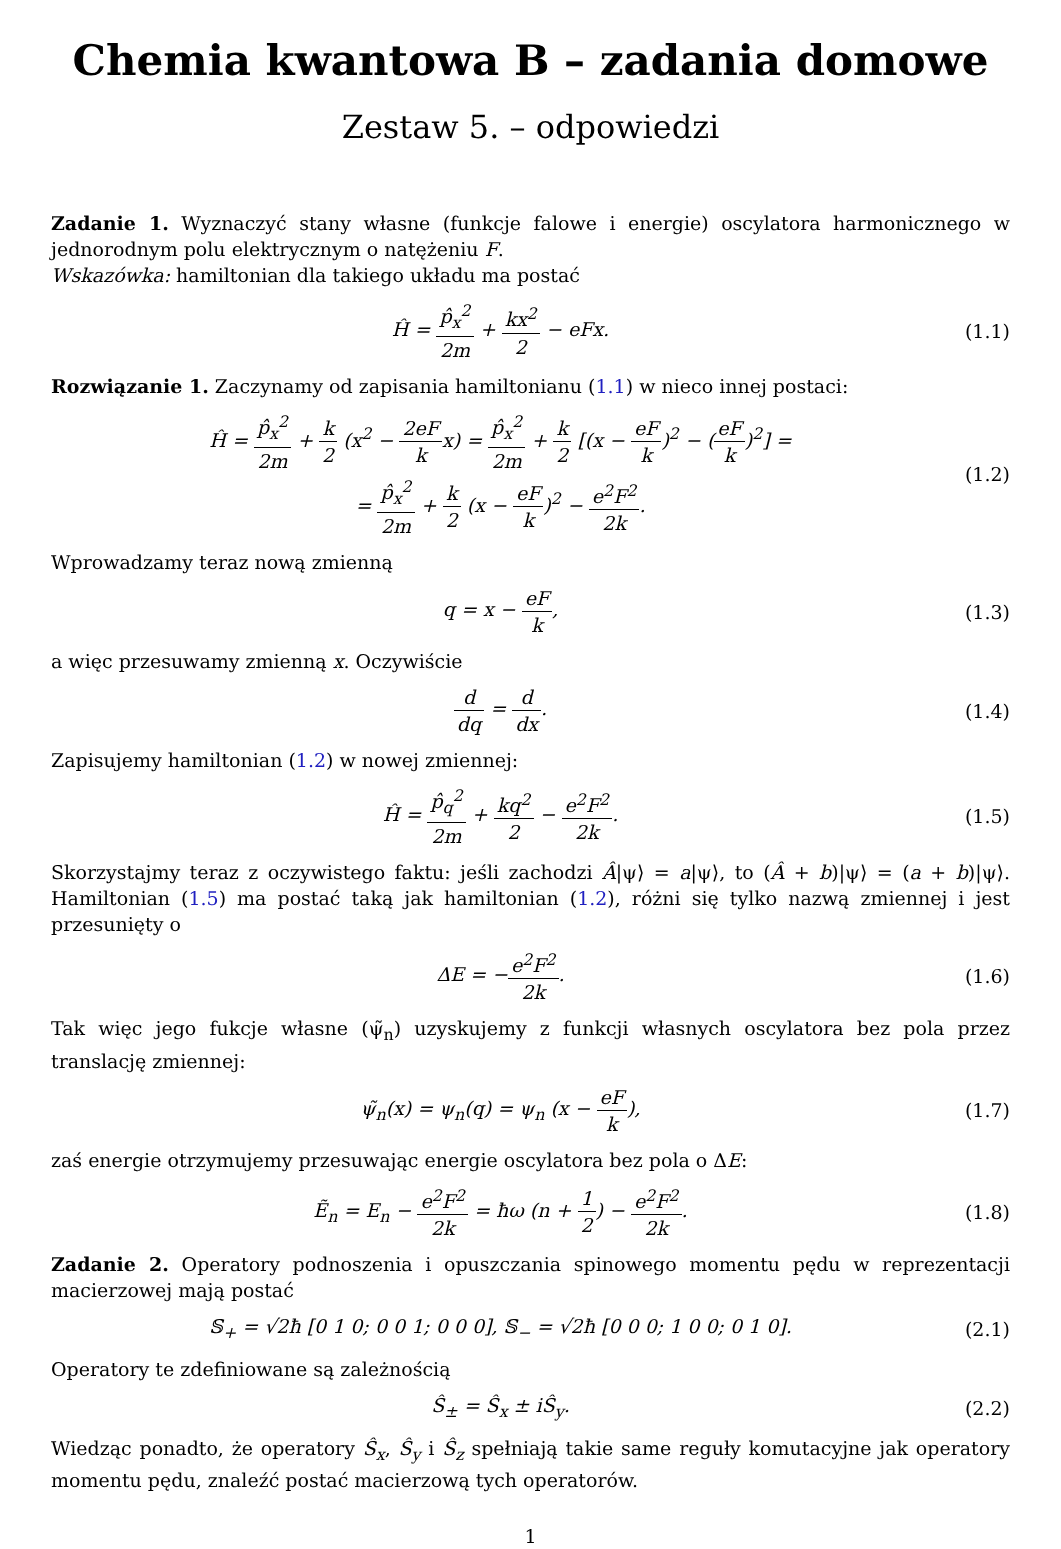Chemia kwantowa B – zadania domowe
Zestaw 5. – odpowiedzi
Zadanie 1. Wyznaczyć stany własne (funkcje falowe i energie) oscylatora harmonicznego w jednorodnym polu elektrycznym o natężeniu F.
Wskazówka: hamiltonian dla takiego układu ma postać
Ĥ = p̂<sub>x</sub><sup>2</sup> 2m + kx<sup>2</sup> 2 − eFx. (1.1)
Rozwiązanie 1. Zaczynamy od zapisania hamiltonianu (1.1) w nieco innej postaci:
Ĥ = p̂<sub>x</sub><sup>2</sup> 2m + k 2 (x<sup>2</sup> − 2eF kx) = p̂<sub>x</sub><sup>2</sup> 2m + k 2 [(x − eF k)<sup>2</sup> − (eF k)<sup>2</sup>] =
= p̂<sub>x</sub><sup>2</sup> 2m + k 2 (x − eF k)<sup>2</sup> − e<sup>2</sup>F<sup>2</sup> 2k.
(1.2)
Wprowadzamy teraz nową zmienną
q = x − eF k, (1.3)
a więc przesuwamy zmienną x. Oczywiście
d dq = d dx. (1.4)
Zapisujemy hamiltonian (1.2) w nowej zmiennej:
Ĥ = p̂<sub>q</sub><sup>2</sup> 2m + kq<sup>2</sup> 2 − e<sup>2</sup>F<sup>2</sup> 2k. (1.5)
Skorzystajmy teraz z oczywistego faktu: jeśli zachodzi Â|ψ⟩ = a|ψ⟩, to (Â + b)|ψ⟩ = (a + b)|ψ⟩. Hamiltonian (1.5) ma postać taką jak hamiltonian (1.2), różni się tylko nazwą zmiennej i jest przesunięty o
ΔE = −e<sup>2</sup>F<sup>2</sup> 2k. (1.6)
Tak więc jego fukcje własne (ψ̃<sub>n</sub>) uzyskujemy z funkcji własnych oscylatora bez pola przez translację zmiennej:
ψ̃<sub>n</sub>(x) = ψ<sub>n</sub>(q) = ψ<sub>n</sub> (x − eF k),
(1.7)
zaś energie otrzymujemy przesuwając energie oscylatora bez pola o ΔE:
Ẽ<sub>n</sub> = E<sub>n</sub> − e<sup>2</sup>F<sup>2</sup> 2k = ħω (n + 1 2) − e<sup>2</sup>F<sup>2</sup> 2k.
(1.8)
Zadanie 2. Operatory podnoszenia i opuszczania spinowego momentu pędu w reprezentacji macierzowej mają postać
𝕊<sub>+</sub> = √2ħ [0 1 0; 0 0 1; 0 0 0], 𝕊<sub>−</sub> = √2ħ [0 0 0; 1 0 0; 0 1 0].
(2.1)
Operatory te zdefiniowane są zależnością
Ŝ<sub>±</sub> = Ŝ<sub>x</sub> ± iŜ<sub>y</sub>. (2.2)
Wiedząc ponadto, że operatory Ŝ<sub>x</sub>, Ŝ<sub>y</sub> i Ŝ<sub>z</sub> spełniają takie same reguły komutacyjne jak operatory momentu pędu, znaleźć postać macierzową tych operatorów.
1